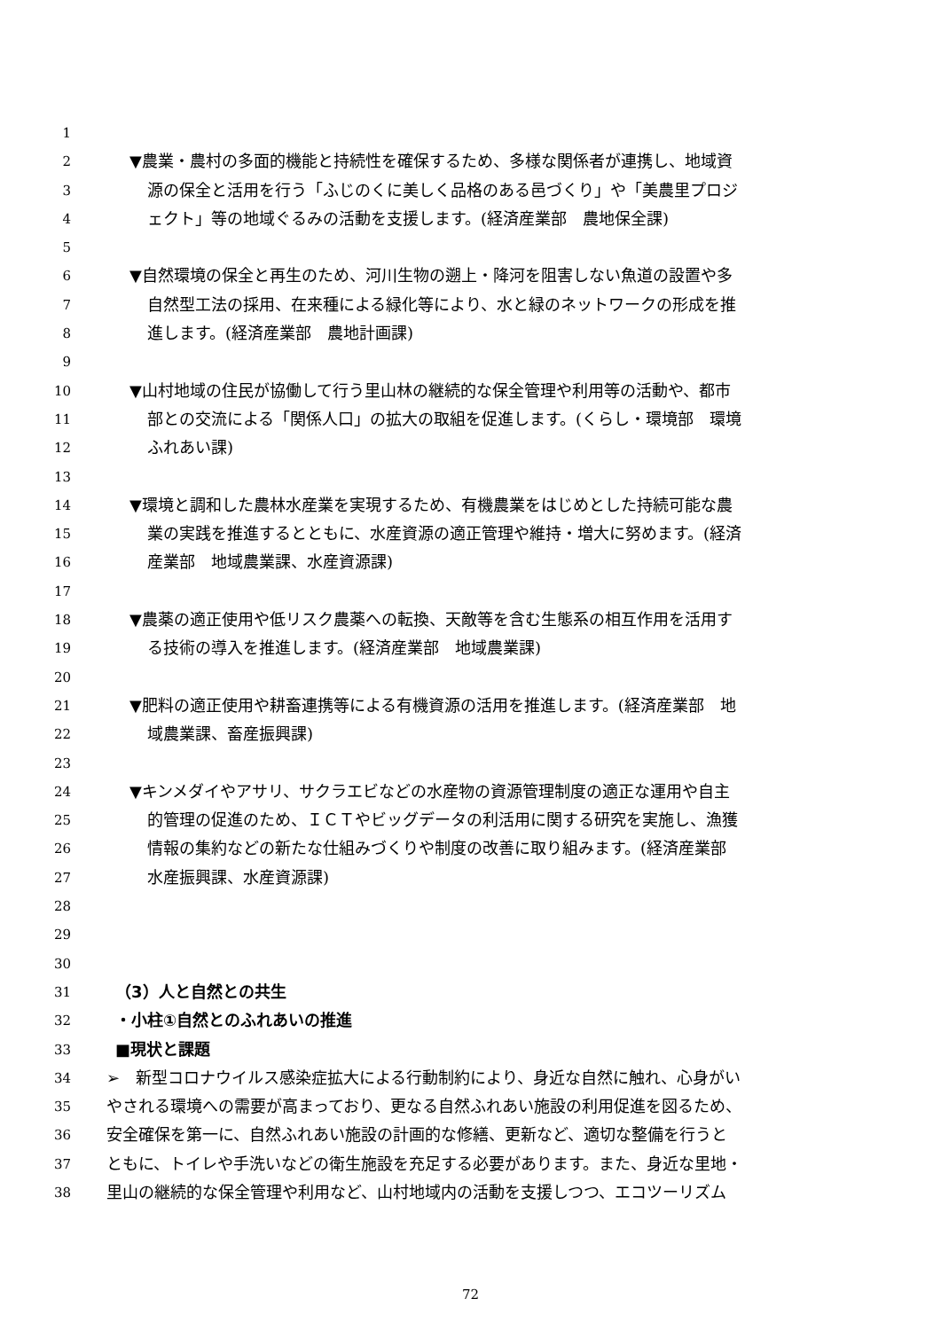1
2 ▼農業・農村の多面的機能と持続性を確保するため、多様な関係者が連携し、地域資
3 源の保全と活用を行う「ふじのくに美しく品格のある邑づくり」や「美農里プロジ
4 ェクト」等の地域ぐるみの活動を支援します。(経済産業部　農地保全課)
5
6 ▼自然環境の保全と再生のため、河川生物の遡上・降河を阻害しない魚道の設置や多
7 自然型工法の採用、在来種による緑化等により、水と緑のネットワークの形成を推
8 進します。(経済産業部　農地計画課)
9
10 ▼山村地域の住民が協働して行う里山林の継続的な保全管理や利用等の活動や、都市
11 部との交流による「関係人口」の拡大の取組を促進します。(くらし・環境部　環境
12 ふれあい課)
13
14 ▼環境と調和した農林水産業を実現するため、有機農業をはじめとした持続可能な農
15 業の実践を推進するとともに、水産資源の適正管理や維持・増大に努めます。(経済
16 産業部　地域農業課、水産資源課)
17
18 ▼農薬の適正使用や低リスク農薬への転換、天敵等を含む生態系の相互作用を活用す
19 る技術の導入を推進します。(経済産業部　地域農業課)
20
21 ▼肥料の適正使用や耕畜連携等による有機資源の活用を推進します。(経済産業部　地
22 域農業課、畜産振興課)
23
24 ▼キンメダイやアサリ、サクラエビなどの水産物の資源管理制度の適正な運用や自主
25 的管理の促進のため、ＩＣＴやビッグデータの利活用に関する研究を実施し、漁獲
26 情報の集約などの新たな仕組みづくりや制度の改善に取り組みます。(経済産業部
27 水産振興課、水産資源課)
28
29
30
31 （3）人と自然との共生
32 ・小柱①自然とのふれあいの推進
33 ■現状と課題
34 ➢　新型コロナウイルス感染症拡大による行動制約により、身近な自然に触れ、心身がい
35 やされる環境への需要が高まっており、更なる自然ふれあい施設の利用促進を図るため、
36 安全確保を第一に、自然ふれあい施設の計画的な修繕、更新など、適切な整備を行うと
37 ともに、トイレや手洗いなどの衛生施設を充足する必要があります。また、身近な里地・
38 里山の継続的な保全管理や利用など、山村地域内の活動を支援しつつ、エコツーリズム
72